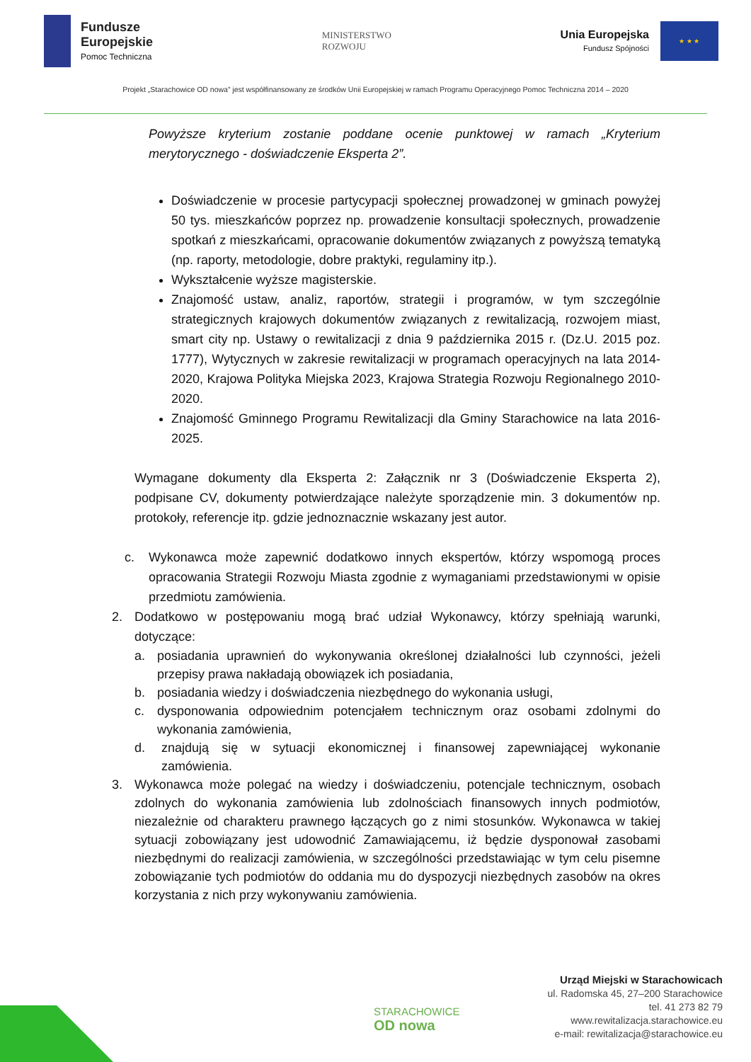Fundusze
Europejskie
Pomoc Techniczna
MINISTERSTWO
ROZWOJU
Unia Europejska
Fundusz Spójności
★ ★ ★
Projekt „Starachowice OD nowa” jest współfinansowany ze środków Unii Europejskiej w ramach Programu Operacyjnego Pomoc Techniczna 2014 – 2020
Powyższe kryterium zostanie poddane ocenie punktowej w ramach „Kryterium merytorycznego - doświadczenie Eksperta 2”.
Doświadczenie w procesie partycypacji społecznej prowadzonej w gminach powyżej 50 tys. mieszkańców poprzez np. prowadzenie konsultacji społecznych, prowadzenie spotkań z mieszkańcami, opracowanie dokumentów związanych z powyższą tematyką (np. raporty, metodologie, dobre praktyki, regulaminy itp.).
Wykształcenie wyższe magisterskie.
Znajomość ustaw, analiz, raportów, strategii i programów, w tym szczególnie strategicznych krajowych dokumentów związanych z rewitalizacją, rozwojem miast, smart city np. Ustawy o rewitalizacji z dnia 9 października 2015 r. (Dz.U. 2015 poz. 1777), Wytycznych w zakresie rewitalizacji w programach operacyjnych na lata 2014-2020, Krajowa Polityka Miejska 2023, Krajowa Strategia Rozwoju Regionalnego 2010-2020.
Znajomość Gminnego Programu Rewitalizacji dla Gminy Starachowice na lata 2016-2025.
Wymagane dokumenty dla Eksperta 2: Załącznik nr 3 (Doświadczenie Eksperta 2), podpisane CV, dokumenty potwierdzające należyte sporządzenie min. 3 dokumentów np. protokoły, referencje itp. gdzie jednoznacznie wskazany jest autor.
c. Wykonawca może zapewnić dodatkowo innych ekspertów, którzy wspomogą proces opracowania Strategii Rozwoju Miasta zgodnie z wymaganiami przedstawionymi w opisie przedmiotu zamówienia.
2. Dodatkowo w postępowaniu mogą brać udział Wykonawcy, którzy spełniają warunki, dotyczące:
a. posiadania uprawnień do wykonywania określonej działalności lub czynności, jeżeli przepisy prawa nakładają obowiązek ich posiadania,
b. posiadania wiedzy i doświadczenia niezbędnego do wykonania usługi,
c. dysponowania odpowiednim potencjałem technicznym oraz osobami zdolnymi do wykonania zamówienia,
d. znajdują się w sytuacji ekonomicznej i finansowej zapewniającej wykonanie zamówienia.
3. Wykonawca może polegać na wiedzy i doświadczeniu, potencjale technicznym, osobach zdolnych do wykonania zamówienia lub zdolnościach finansowych innych podmiotów, niezależnie od charakteru prawnego łączących go z nimi stosunków. Wykonawca w takiej sytuacji zobowiązany jest udowodnić Zamawiającemu, iż będzie dysponował zasobami niezbędnymi do realizacji zamówienia, w szczególności przedstawiając w tym celu pisemne zobowiązanie tych podmiotów do oddania mu do dyspozycji niezbędnych zasobów na okres korzystania z nich przy wykonywaniu zamówienia.
STARACHOWICE
OD nowa
Urząd Miejski w Starachowicach
ul. Radomska 45, 27–200 Starachowice
tel. 41 273 82 79
www.rewitalizacja.starachowice.eu
e-mail: rewitalizacja@starachowice.eu